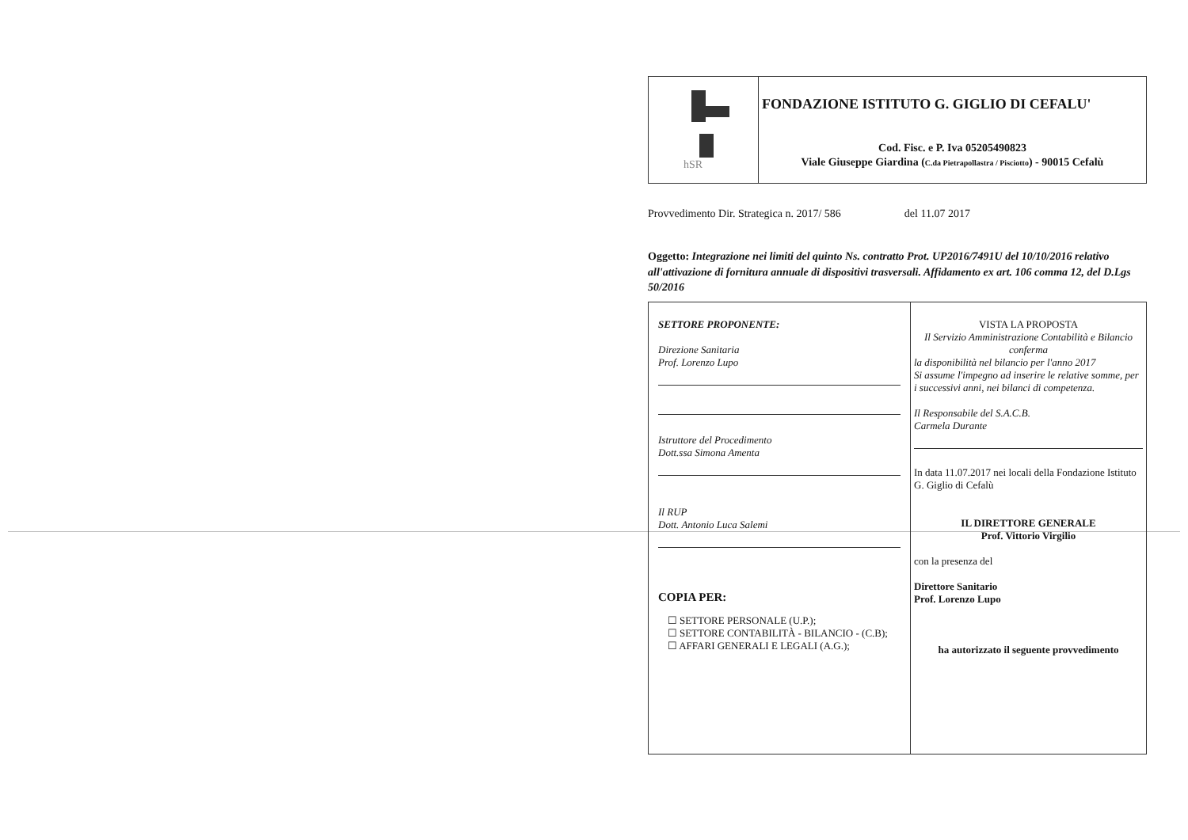hSR
FONDAZIONE ISTITUTO G. GIGLIO DI CEFALU'
Cod. Fisc. e P. Iva 05205490823
Viale Giuseppe Giardina (C.da Pietrapollastra / Pisciotto) - 90015 Cefalù
Provvedimento Dir. Strategica n. 2017/ 586 del 11.07 2017
Oggetto: Integrazione nei limiti del quinto Ns. contratto Prot. UP2016/7491U del 10/10/2016 relativo all'attivazione di fornitura annuale di dispositivi trasversali. Affidamento ex art. 106 comma 12, del D.Lgs 50/2016
SETTORE PROPONENTE:
Direzione Sanitaria
Prof. Lorenzo Lupo
Istruttore del Procedimento
Dott.ssa Simona Amenta
Il RUP
Dott. Antonio Luca Salemi
COPIA PER:
☐ SETTORE PERSONALE (U.P.);
☐ SETTORE CONTABILITÀ - BILANCIO - (C.B);
☐ AFFARI GENERALI E LEGALI (A.G.);
VISTA LA PROPOSTA
Il Servizio Amministrazione Contabilità e Bilancio
conferma
la disponibilità nel bilancio per l'anno 2017
Si assume l'impegno ad inserire le relative somme, per i successivi anni, nei bilanci di competenza.
Il Responsabile del S.A.C.B.
Carmela Durante
In data 11.07.2017 nei locali della Fondazione Istituto G. Giglio di Cefalù
IL DIRETTORE GENERALE
Prof. Vittorio Virgilio
con la presenza del
Direttore Sanitario
Prof. Lorenzo Lupo
ha autorizzato il seguente provvedimento